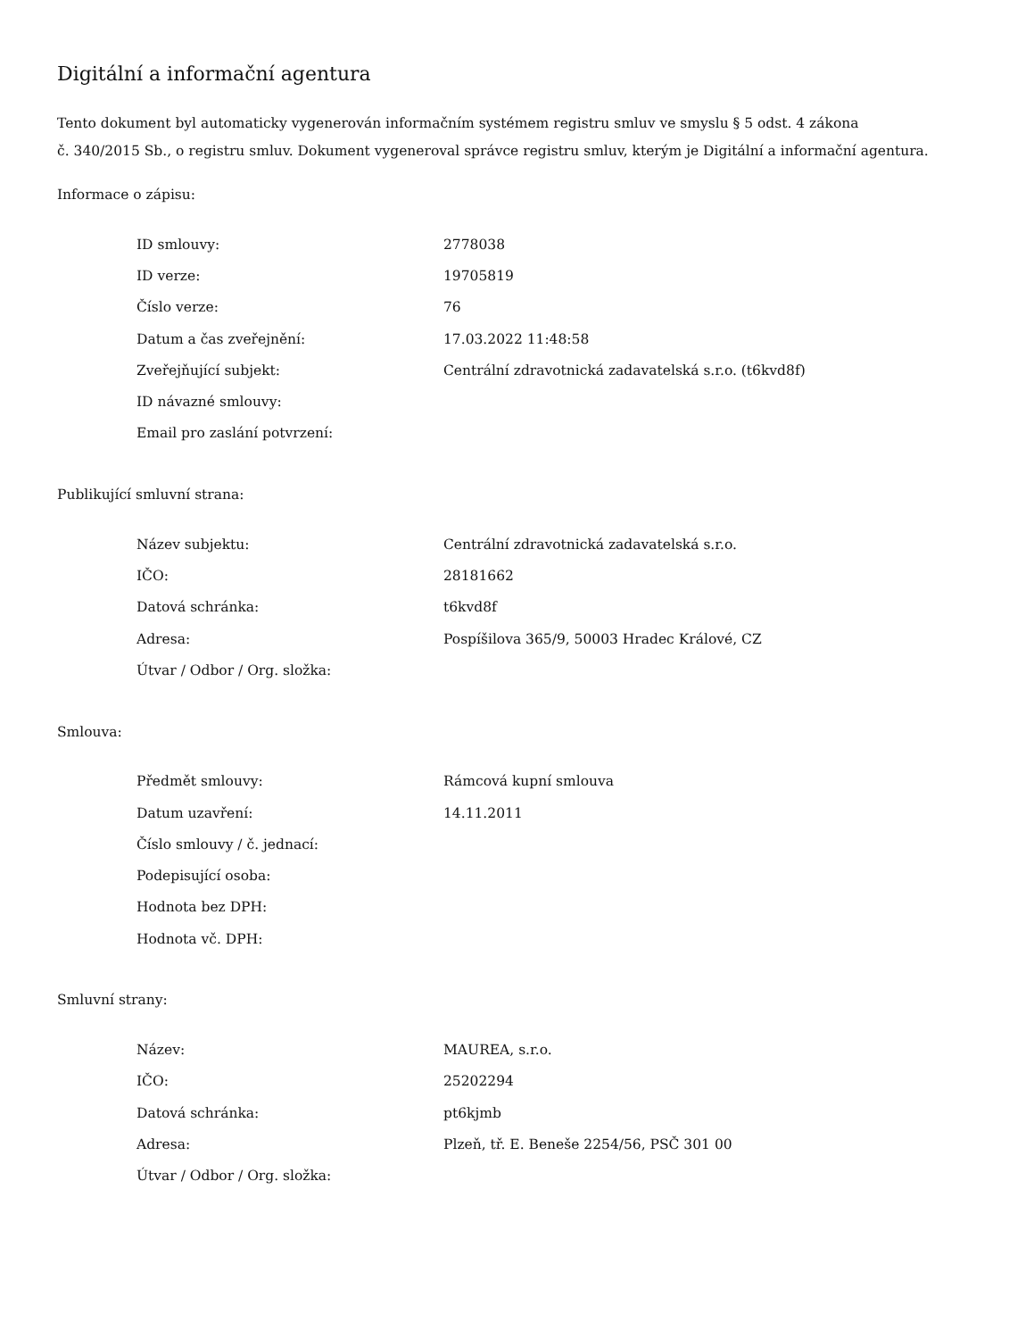Digitální a informační agentura
Tento dokument byl automaticky vygenerován informačním systémem registru smluv ve smyslu § 5 odst. 4 zákona
č. 340/2015 Sb., o registru smluv. Dokument vygeneroval správce registru smluv, kterým je Digitální a informační agentura.
Informace o zápisu:
| ID smlouvy: | 2778038 |
| ID verze: | 19705819 |
| Číslo verze: | 76 |
| Datum a čas zveřejnění: | 17.03.2022 11:48:58 |
| Zveřejňující subjekt: | Centrální zdravotnická zadavatelská s.r.o. (t6kvd8f) |
| ID návazné smlouvy: | |
| Email pro zaslání potvrzení: | |
Publikující smluvní strana:
| Název subjektu: | Centrální zdravotnická zadavatelská s.r.o. |
| IČO: | 28181662 |
| Datová schránka: | t6kvd8f |
| Adresa: | Pospíšilova 365/9, 50003 Hradec Králové, CZ |
| Útvar / Odbor / Org. složka: | |
Smlouva:
| Předmět smlouvy: | Rámcová kupní smlouva |
| Datum uzavření: | 14.11.2011 |
| Číslo smlouvy / č. jednací: | |
| Podepisující osoba: | |
| Hodnota bez DPH: | |
| Hodnota vč. DPH: | |
Smluvní strany:
| Název: | MAUREA, s.r.o. |
| IČO: | 25202294 |
| Datová schránka: | pt6kjmb |
| Adresa: | Plzeň, tř. E. Beneše 2254/56, PSČ 301 00 |
| Útvar / Odbor / Org. složka: | |